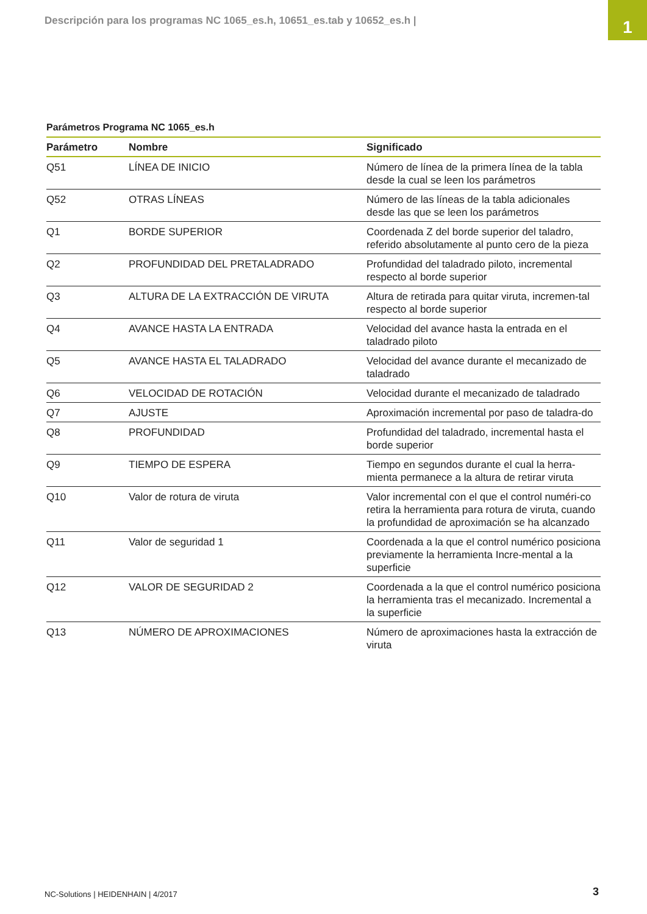Descripción para los programas NC 1065_es.h, 10651_es.tab y 10652_es.h |
1
Parámetros Programa NC 1065_es.h
| Parámetro | Nombre | Significado |
| --- | --- | --- |
| Q51 | LÍNEA DE INICIO | Número de línea de la primera línea de la tabla desde la cual se leen los parámetros |
| Q52 | OTRAS LÍNEAS | Número de las líneas de la tabla adicionales desde las que se leen los parámetros |
| Q1 | BORDE SUPERIOR | Coordenada Z del borde superior del taladro, referido absolutamente al punto cero de la pieza |
| Q2 | PROFUNDIDAD DEL PRETALADRADO | Profundidad del taladrado piloto, incremental respecto al borde superior |
| Q3 | ALTURA DE LA EXTRACCIÓN DE VIRUTA | Altura de retirada para quitar viruta, incremen-tal respecto al borde superior |
| Q4 | AVANCE HASTA LA ENTRADA | Velocidad del avance hasta la entrada en el taladrado piloto |
| Q5 | AVANCE HASTA EL TALADRADO | Velocidad del avance durante el mecanizado de taladrado |
| Q6 | VELOCIDAD DE ROTACIÓN | Velocidad durante el mecanizado de taladrado |
| Q7 | AJUSTE | Aproximación incremental por paso de taladra-do |
| Q8 | PROFUNDIDAD | Profundidad del taladrado, incremental hasta el borde superior |
| Q9 | TIEMPO DE ESPERA | Tiempo en segundos durante el cual la herra-mienta permanece a la altura de retirar viruta |
| Q10 | Valor de rotura de viruta | Valor incremental con el que el control numéri-co retira la herramienta para rotura de viruta, cuando la profundidad de aproximación se ha alcanzado |
| Q11 | Valor de seguridad 1 | Coordenada a la que el control numérico posiciona previamente la herramienta Incre-mental a la superficie |
| Q12 | VALOR DE SEGURIDAD 2 | Coordenada a la que el control numérico posiciona la herramienta tras el mecanizado. Incremental a la superficie |
| Q13 | NÚMERO DE APROXIMACIONES | Número de aproximaciones hasta la extracción de viruta |
NC-Solutions | HEIDENHAIN | 4/2017
3